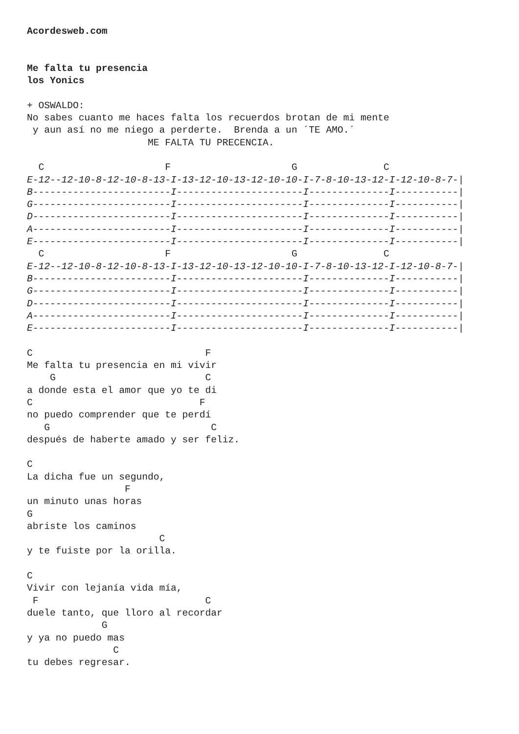Acordesweb.com


Me falta tu presencia
los Yonics

+ OSWALDO:
No sabes cuanto me haces falta los recuerdos brotan de mi mente
 y aun así no me niego a perderte.  Brenda a un ´TE AMO.´
                     ME FALTA TU PRECENCIA.

  C                     F                     G               C
E-12--12-10-8-12-10-8-13-I-13-12-10-13-12-10-10-I-7-8-10-13-12-I-12-10-8-7-|
B------------------------I----------------------I--------------I-----------|
G------------------------I----------------------I--------------I-----------|
D------------------------I----------------------I--------------I-----------|
A------------------------I----------------------I--------------I-----------|
E------------------------I----------------------I--------------I-----------|
  C                     F                     G               C
E-12--12-10-8-12-10-8-13-I-13-12-10-13-12-10-10-I-7-8-10-13-12-I-12-10-8-7-|
B------------------------I----------------------I--------------I-----------|
G------------------------I----------------------I--------------I-----------|
D------------------------I----------------------I--------------I-----------|
A------------------------I----------------------I--------------I-----------|
E------------------------I----------------------I--------------I-----------|

C                              F
Me falta tu presencia en mi vivir
    G                          C
a donde esta el amor que yo te di
C                             F
no puedo comprender que te perdí
   G                            C
después de haberte amado y ser feliz.

C
La dicha fue un segundo,
                 F
un minuto unas horas
G
abriste los caminos
                       C
y te fuiste por la orilla.

C
Vivir con lejanía vida mía,
 F                             C
duele tanto, que lloro al recordar
             G
y ya no puedo mas
               C
tu debes regresar.